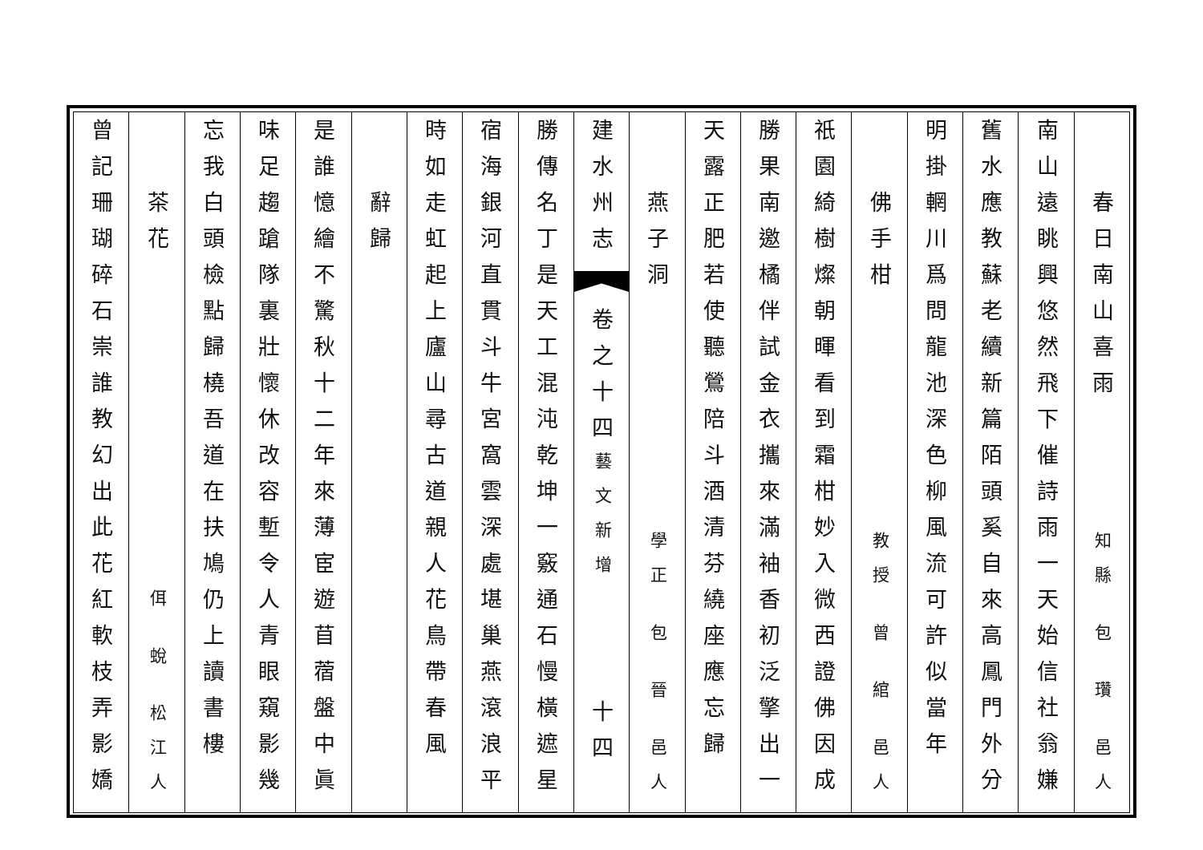春日南山喜雨
知縣 包 瓚 邑人
南山遠眺興悠然飛下催詩雨一天始信社翁嫌
舊水應教蘇老續新篇陌頭奚自來高鳳門外分
明掛輞川爲問龍池深色柳風流可許似當年
佛手柑
教授 曾 綰 邑人
祇園綺樹燦朝暉看到霜柑妙入微西證佛因成
勝果南邀橘伴試金衣攜來滿袖香初泛擎出一
天露正肥若使聽鶯陪斗酒清芬繞座應忘歸
燕子洞
學正 包 晉 邑人
建水州志
卷之十四
藝文新增
十四
勝傳名丁是天工混沌乾坤一竅通石慢橫遮星
宿海銀河直貫斗牛宮窩雲深處堪巢燕滾浪平
時如走虹起上廬山尋古道親人花鳥帶春風
辭歸
是誰憶繪不驚秋十二年來薄宦遊苜蓿盤中眞
味足趨蹌隊裏壯懷休改容塹令人青眼窺影幾
忘我白頭檢點歸橈吾道在扶鳩仍上讀書樓
茶花
佴 蛻 松江人
曾記珊瑚碎石崇誰教幻出此花紅軟枝弄影嬌